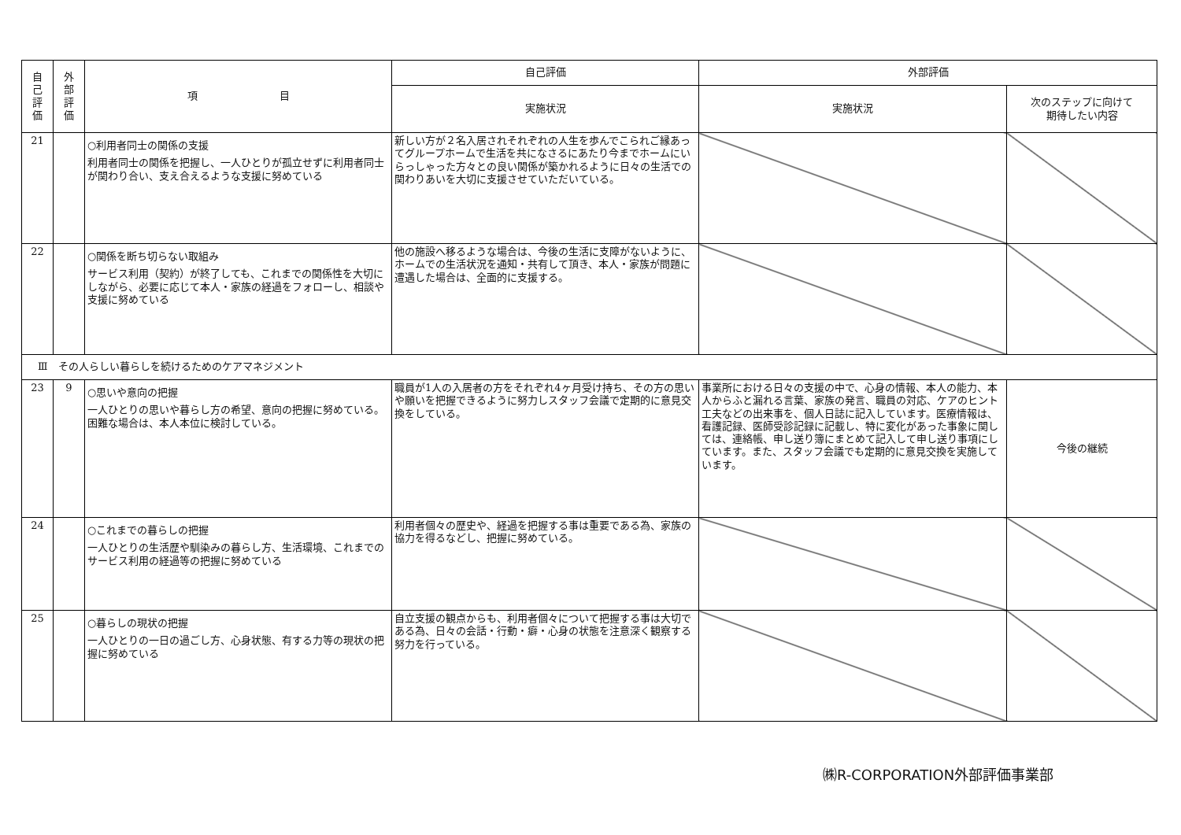| 自 己 評 価 | 外 部 評 価 | 項 目 | 自己評価 | 外部評価 | |
| --- | --- | --- | --- | --- | --- |
| | | | 実施状況 | 実施状況 | 次のステップに向けて 期待したい内容 |
| 21 | | ○利用者同士の関係の支援 利用者同士の関係を把握し、一人ひとりが孤立せずに利用者同士が関わり合い、支え合えるような支援に努めている | 新しい方が２名入居されそれぞれの人生を歩んでこられご縁あってグループホームで生活を共になさるにあたり今までホームにいらっしゃった方々との良い関係が築かれるように日々の生活での関わりあいを大切に支援させていただいている。 | | |
| 22 | | ○関係を断ち切らない取組み サービス利用（契約）が終了しても、これまでの関係性を大切にしながら、必要に応じて本人・家族の経過をフォローし、相談や支援に努めている | 他の施設へ移るような場合は、今後の生活に支障がないように、ホームでの生活状況を通知・共有して頂き、本人・家族が問題に遭遇した場合は、全面的に支援する。 | | |
| Ⅲ その人らしい暮らしを続けるためのケアマネジメント | | | | | |
| 23 | 9 | ○思いや意向の把握 一人ひとりの思いや暮らし方の希望、意向の把握に努めている。困難な場合は、本人本位に検討している。 | 職員が1人の入居者の方をそれぞれ4ヶ月受け持ち、その方の思いや願いを把握できるように努力しスタッフ会議で定期的に意見交換をしている。 | 事業所における日々の支援の中で、心身の情報、本人の能力、本人からふと漏れる言葉、家族の発言、職員の対応、ケアのヒント工夫などの出来事を、個人日誌に記入しています。医療情報は、看護記録、医師受診記録に記載し、特に変化があった事象に関しては、連絡帳、申し送り簿にまとめて記入して申し送り事項にしています。また、スタッフ会議でも定期的に意見交換を実施しています。 | 今後の継続 |
| 24 | | ○これまでの暮らしの把握 一人ひとりの生活歴や馴染みの暮らし方、生活環境、これまでのサービス利用の経過等の把握に努めている | 利用者個々の歴史や、経過を把握する事は重要である為、家族の協力を得るなどし、把握に努めている。 | | |
| 25 | | ○暮らしの現状の把握 一人ひとりの一日の過ごし方、心身状態、有する力等の現状の把握に努めている | 自立支援の観点からも、利用者個々について把握する事は大切である為、日々の会話・行動・癖・心身の状態を注意深く観察する努力を行っている。 | | |
㈱R-CORPORATION外部評価事業部